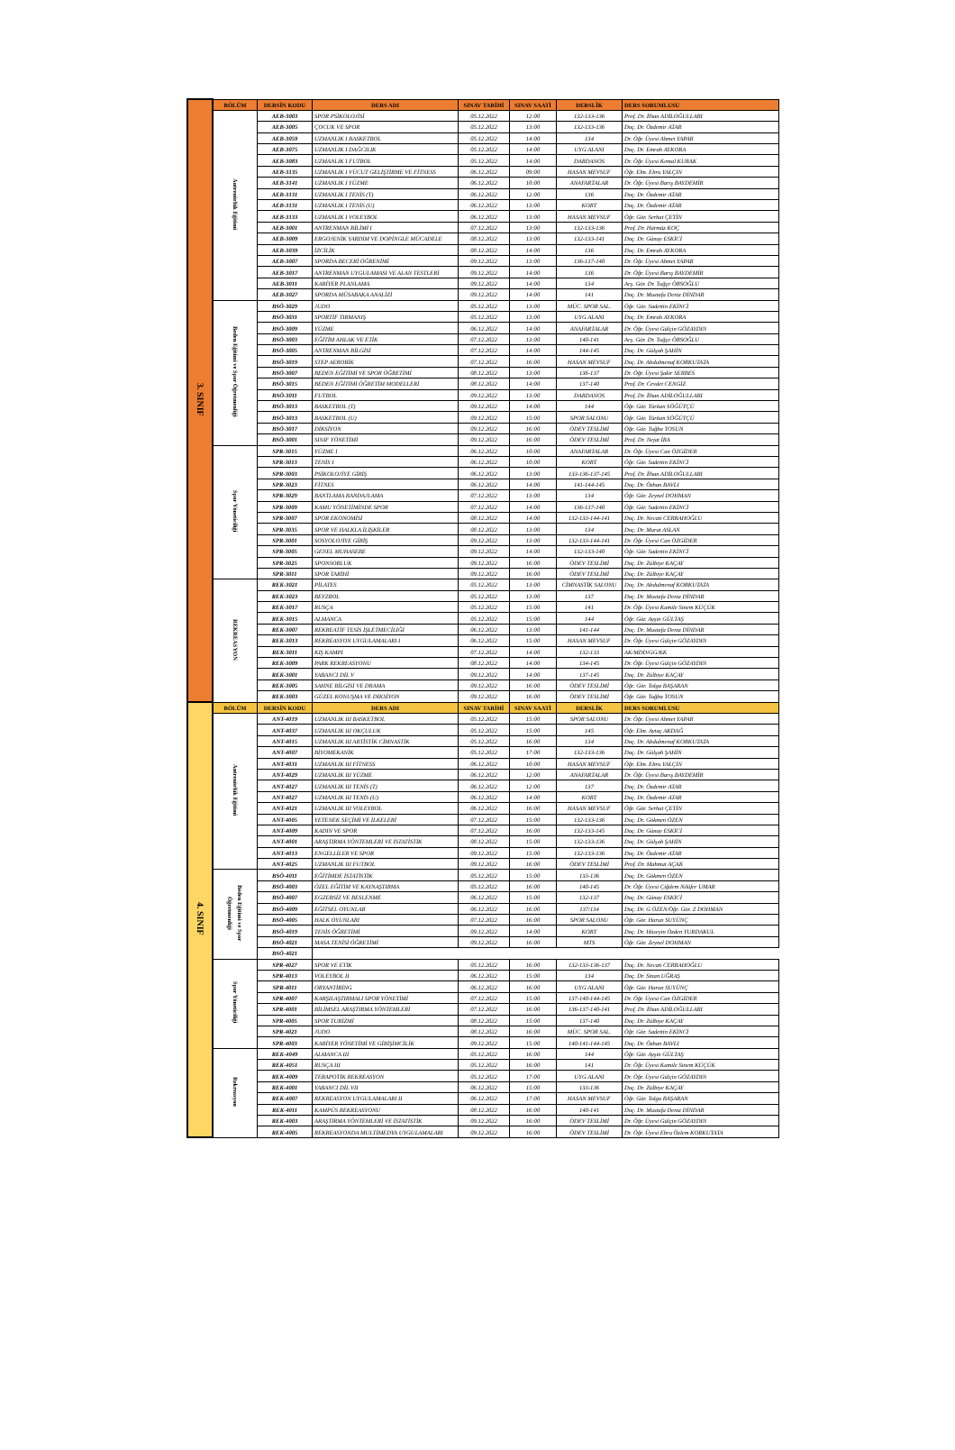| 3. SINIF | BÖLÜM | DERSİN KODU | DERS ADI | SINAV TARİHİ | SINAV SAATİ | DERSLİK | DERS SORUMLUSU |
| | Antrenörlük Eğitimi | AEB-3003 | SPOR PSİKOLOJİSİ | 05.12.2022 | 12:00 | 132-133-136 | Prof. Dr. İlhan ADİLOĞULLARI |
| | | AEB-3005 | ÇOCUK VE SPOR | 05.12.2022 | 13:00 | 132-133-136 | Doç. Dr. Özdemir ATAR |
| | | AEB-3059 | UZMANLIK I BASKETBOL | 05.12.2022 | 14:00 | 134 | Dr. Öğr. Üyesi Ahmet YAPAR |
| | | AEB-3075 | UZMANLIK I DAĞCILIK | 05.12.2022 | 14:00 | UYG ALANI | Doç. Dr. Emrah AYKORA |
| | | AEB-3083 | UZMANLIK I FUTBOL | 05.12.2022 | 14:00 | DARDANOS | Dr. Öğr. Üyesi Kemal KURAK |
| | | AEB-3135 | UZMANLIK I VÜCUT GELİŞTİRME VE FİTNESS | 06.12.2022 | 09:00 | HASAN MEVSUF | Öğr. Elm. Ebru YALÇIN |
| | | AEB-3141 | UZMANLIK I YÜZME | 06.12.2022 | 10:00 | ANAFARTALAR | Dr. Öğr. Üyesi Barış BAYDEMİR |
| | | AEB-3131 | UZMANLIK I TENİS (T) | 06.12.2022 | 12:00 | 136 | Doç. Dr. Özdemir ATAR |
| | | AEB-3131 | UZMANLIK I TENİS (U) | 06.12.2022 | 13:00 | KORT | Doç. Dr. Özdemir ATAR |
| | | AEB-3133 | UZMANLIK I VOLEYBOL | 06.12.2022 | 13:00 | HASAN MEVSUF | Öğr. Gör. Serhat ÇETİN |
| | | AEB-3001 | ANTRENMAN BİLİMİ I | 07.12.2022 | 13:00 | 132-133-136 | Prof. Dr. Hürmüz KOÇ |
| | | AEB-3009 | ERGOJENİK YARDIM VE DOPİNGLE MÜCADELE | 08.12.2022 | 13:00 | 132-133-141 | Doç. Dr. Günay ESKİCİ |
| | | AEB-3039 | İZCİLİK | 08.12.2022 | 14:00 | 136 | Doç. Dr. Emrah AYKORA |
| | | AEB-3007 | SPORDA BECERİ ÖĞRENİMİ | 09.12.2022 | 13:00 | 136-137-140 | Dr. Öğr. Üyesi Ahmet YAPAR |
| | | AEB-3017 | ANTRENMAN UYGULAMASI VE ALAN TESTLERİ | 09.12.2022 | 14:00 | 136 | Dr. Öğr. Üyesi Barış BAYDEMİR |
| | | AEB-3011 | KARİYER PLANLAMA | 09.12.2022 | 14:00 | 134 | Arş. Gör. Dr. Tuğçe ÖRSOĞLU |
| | | AEB-3027 | SPORDA MÜSABAKA ANALİZİ | 09.12.2022 | 14:00 | 141 | Doç. Dr. Mustafa Deniz DİNDAR |
| | Beden Eğitimi ve Spor Öğretmenliği | BSÖ-3029 | JUDO | 05.12.2022 | 13:00 | MÜC. SPOR SAL. | Öğr. Gör. Sadettin EKİNCİ |
| | | BSÖ-3031 | SPORTİF TIRMANIŞ | 05.12.2022 | 13:00 | UYG ALANI | Doç. Dr. Emrah AYKORA |
| | | BSÖ-3009 | YÜZME | 06.12.2022 | 14:00 | ANAFARTALAR | Dr. Öğr. Üyesi Gülçin GÖZAYDIN |
| | | BSÖ-3003 | EĞİTİM AHLAK VE ETİK | 07.12.2022 | 13:00 | 140-141 | Arş. Gör. Dr. Tuğçe ÖRSOĞLU |
| | | BSÖ-3005 | ANTRENMAN BİLGİSİ | 07.12.2022 | 14:00 | 144-145 | Doç. Dr. Gülşah ŞAHİN |
| | | BSÖ-3019 | STEP AEROBİK | 07.12.2022 | 16:00 | HASAN MEVSUF | Doç. Dr. Abdulmenaf KORKUTATA |
| | | BSÖ-3007 | BEDEN EĞİTİMİ VE SPOR ÖĞRETİMİ | 08.12.2022 | 13:00 | 136-137 | Dr. Öğr. Üyesi Şakir SERBES |
| | | BSÖ-3015 | BEDEN EĞİTİMİ ÖĞRETİM MODELLERİ | 08.12.2022 | 14:00 | 137-140 | Prof. Dr. Cevdet CENGİZ |
| | | BSÖ-3011 | FUTBOL | 09.12.2022 | 13:00 | DARDANOS | Prof. Dr. İlhan ADİLOĞULLARI |
| | | BSÖ-3013 | BASKETBOL (T) | 09.12.2022 | 14:00 | 144 | Öğr. Gör. Türkan SÖĞÜTÇÜ |
| | | BSÖ-3013 | BASKETBOL (U) | 09.12.2022 | 15:00 | SPOR SALONU | Öğr. Gör. Türkan SÖĞÜTÇÜ |
| | | BSÖ-3017 | DİKSİYON | 09.12.2022 | 16:00 | ÖDEV TESLİMİ | Öğr. Gör. Tuğba TOSUN |
| | | BSÖ-3001 | SINIF YÖNETİMİ | 09.12.2022 | 16:00 | ÖDEV TESLİMİ | Prof. Dr. Nejat İRA |
| | Spor Yöneticiliği | SPR-3015 | YÜZME I | 06.12.2022 | 10:00 | ANAFARTALAR | Dr. Öğr. Üyesi Can ÖZGİDER |
| | | SPR-3013 | TENİS I | 06.12.2022 | 10:00 | KORT | Öğr. Gör. Sadettin EKİNCİ |
| | | SPR-3003 | PSİKOLOJİYE GİRİŞ | 06.12.2022 | 13:00 | 133-136-137-145 | Prof. Dr. İlhan ADİLOĞULLARI |
| | | SPR-3023 | FİTNES | 06.12.2022 | 14:00 | 141-144-145 | Doç. Dr. Özhan BAVLI |
| | | SPR-3029 | BANTLAMA BANDAJLAMA | 07.12.2022 | 13:00 | 134 | Öğr. Gör. Zeynel DOHMAN |
| | | SPR-3009 | KAMU YÖNETİMİNDE SPOR | 07.12.2022 | 14:00 | 136-137-140 | Öğr. Gör. Sadettin EKİNCİ |
| | | SPR-3007 | SPOR EKONOMİSİ | 08.12.2022 | 14:00 | 132-133-144-141 | Doç. Dr. Necati CERRAHOĞLU |
| | | SPR-3035 | SPOR VE HALKLA İLİŞKİLER | 08.12.2022 | 13:00 | 134 | Doç. Dr. Murat ASLAN |
| | | SPR-3001 | SOSYOLOJİYE GİRİŞ | 09.12.2022 | 13:00 | 132-133-144-141 | Dr. Öğr. Üyesi Can ÖZGİDER |
| | | SPR-3005 | GENEL MUHASEBE | 09.12.2022 | 14:00 | 132-133-140 | Öğr. Gör. Sadettin EKİNCİ |
| | | SPR-3025 | SPONSORLUK | 09.12.2022 | 16:00 | ÖDEV TESLİMİ | Doç. Dr. Zülbiye KAÇAY |
| | | SPR-3011 | SPOR TARİHİ | 09.12.2022 | 16:00 | ÖDEV TESLİMİ | Doç. Dr. Zülbiye KAÇAY |
| | REKREASYON | REK-3021 | PİLATES | 05.12.2022 | 13:00 | CİMNASTİK SALONU | Doç. Dr. Abdulmenaf KORKUTATA |
| | | REK-3023 | BEYZBOL | 05.12.2022 | 13:00 | 137 | Doç. Dr. Mustafa Deniz DİNDAR |
| | | REK-3017 | RUSÇA | 05.12.2022 | 15:00 | 141 | Dr. Öğr. Üyesi Kamile Sinem KÜÇÜK |
| | | REK-3015 | ALMANCA | 05.12.2022 | 15:00 | 144 | Öğr. Gör. Ayşin GÜLTAŞ |
| | | REK-3007 | REKREATİF TESİS İŞLETMECİLİĞİ | 06.12.2022 | 13:00 | 141-144 | Doç. Dr. Mustafa Deniz DİNDAR |
| | | REK-3013 | REKREASYON UYGULAMALARI I | 06.12.2022 | 15:00 | HASAN MEVSUF | Dr. Öğr. Üyesi Gülçin GÖZAYDIN |
| | | REK-3011 | KIŞ KAMPI | 07.12.2022 | 14:00 | 132-133 | AK/MDD/GG/KK |
| | | REK-3009 | PARK REKREASYONU | 08.12.2022 | 14:00 | 134-145 | Dr. Öğr. Üyesi Gülçin GÖZAYDIN |
| | | REK-3001 | YABANCI DİL V | 09.12.2022 | 14:00 | 137-145 | Doç. Dr. Zülbiye KAÇAY |
| | | REK-3005 | SAHNE BİLGİSİ VE DRAMA | 09.12.2022 | 16:00 | ÖDEV TESLİMİ | Öğr. Gör. Tolga BAŞARAN |
| | | REK-3003 | GÜZEL KONUŞMA VE DİKSİYON | 09.12.2022 | 16:00 | ÖDEV TESLİMİ | Öğr. Gör. Tuğba TOSUN |
| 4. SINIF | BÖLÜM | DERSİN KODU | DERS ADI | SINAV TARİHİ | SINAV SAATİ | DERSLİK | DERS SORUMLUSU |
| | Antrenörlük Eğitimi | ANT-4019 | UZMANLIK III BASKETBOL | 05.12.2022 | 15:00 | SPOR SALONU | Dr. Öğr. Üyesi Ahmet YAPAR |
| | | ANT-4037 | UZMANLIK III OKÇULUK | 05.12.2022 | 15:00 | 145 | Öğr. Elm. Aytaç AKDAĞ |
| | | ANT-4015 | UZMANLIK III ARTİSTİK CİMNASTİK | 05.12.2022 | 16:00 | 134 | Doç. Dr. Abdulmenaf KORKUTATA |
| | | ANT-4007 | BİYOMEKANİK | 05.12.2022 | 17:00 | 132-133-136 | Doç. Dr. Gülşah ŞAHİN |
| | | ANT-4031 | UZMANLIK III FİTNESS | 06.12.2022 | 10:00 | HASAN MEVSUF | Öğr. Elm. Ebru YALÇIN |
| | | ANT-4029 | UZMANLIK III YÜZME | 06.12.2022 | 12:00 | ANAFARTALAR | Dr. Öğr. Üyesi Barış BAYDEMİR |
| | | ANT-4027 | UZMANLIK III TENİS (T) | 06.12.2022 | 12:00 | 137 | Doç. Dr. Özdemir ATAR |
| | | ANT-4027 | UZMANLIK III TENİS (U) | 06.12.2022 | 14:00 | KORT | Doç. Dr. Özdemir ATAR |
| | | ANT-4021 | UZMANLIK III VOLEYBOL | 06.12.2022 | 16:00 | HASAN MEVSUF | Öğr. Gör. Serhat ÇETİN |
| | | ANT-4005 | YETENEK SEÇİMİ VE İLKELERİ | 07.12.2022 | 15:00 | 132-133-136 | Doç. Dr. Gökmen ÖZEN |
| | | ANT-4009 | KADIN VE SPOR | 07.12.2022 | 16:00 | 132-133-145 | Doç. Dr. Günay ESKİCİ |
| | | ANT-4001 | ARAŞTIRMA YÖNTEMLERİ VE İSTATİSTİK | 08.12.2022 | 15:00 | 132-133-136 | Doç. Dr. Gülşah ŞAHİN |
| | | ANT-4013 | ENGELLİLER VE SPOR | 09.12.2022 | 15:00 | 132-133-136 | Doç. Dr. Özdemir ATAR |
| | | ANT-4025 | UZMANLIK III FUTBOL | 09.12.2022 | 16:00 | ÖDEV TESLİMİ | Prof. Dr. Mahmut AÇAK |
| | Beden Eğitimi ve Spor Öğretmenliği | BSÖ-4011 | EĞİTİMDE İSTATİSTİK | 05.12.2022 | 15:00 | 133-136 | Doç. Dr. Gökmen ÖZEN |
| | | BSÖ-4003 | ÖZEL EĞİTİM VE KAYNAŞTIRMA | 05.12.2022 | 16:00 | 140-145 | Dr. Öğr. Üyesi Çiğdem Nilüfer UMAR |
| | | BSÖ-4007 | EGZERSİZ VE BESLENME | 06.12.2022 | 15:00 | 132-137 | Doç. Dr. Günay ESKİCİ |
| | | BSÖ-4009 | EĞİTSEL OYUNLAR | 06.12.2022 | 16:00 | 137/134 | Doç. Dr. G ÖZEN/Öğr. Gör. Z DOHMAN |
| | | BSÖ-4005 | HALK OYUNLARI | 07.12.2022 | 16:00 | SPOR SALONU | Öğr. Gör. Harun SUYÜNÇ |
| | | BSÖ-4019 | TENİS ÖĞRETİMİ | 09.12.2022 | 14:00 | KORT | Doç. Dr. Hüseyin Özden YURDAKUL |
| | | BSÖ-4021 | MASA TENİSİ ÖĞRETİMİ | 09.12.2022 | 16:00 | MTS | Öğr. Gör. Zeynel DOHMAN |
| | | BSÖ-4021 | | | | | |
| | Spor Yöneticiliği | SPR-4027 | SPOR VE ETİK | 05.12.2022 | 16:00 | 132-133-136-137 | Doç. Dr. Necati CERRAHOĞLU |
| | | SPR-4013 | VOLEYBOL II | 06.12.2022 | 15:00 | 134 | Doç. Dr. Sinan UĞRAŞ |
| | | SPR-4011 | ORYANTİRİNG | 06.12.2022 | 16:00 | UYG ALANI | Öğr. Gör. Harun SUYÜNÇ |
| | | SPR-4007 | KARŞILAŞTIRMALI SPOR YÖNETİMİ | 07.12.2022 | 15:00 | 137-140-144-145 | Dr. Öğr. Üyesi Can ÖZGİDER |
| | | SPR-4001 | BİLİMSEL ARAŞTIRMA YÖNTEMLERİ | 07.12.2022 | 16:00 | 136-137-140-141 | Prof. Dr. İlhan ADİLOĞULLARI |
| | | SPR-4005 | SPOR TURİZMİ | 08.12.2022 | 15:00 | 137-140 | Doç. Dr. Zülbiye KAÇAY |
| | | SPR-4021 | JUDO | 08.12.2022 | 16:00 | MÜC. SPOR SAL. | Öğr. Gör. Sadettin EKİNCİ |
| | | SPR-4003 | KARİYER YÖNETİMİ VE GİRİŞİMCİLİK | 09.12.2022 | 15:00 | 140-141-144-145 | Doç. Dr. Özhan BAVLI |
| | Rekreasyon | REK-4049 | ALMANCA III | 05.12.2022 | 16:00 | 144 | Öğr. Gör. Ayşin GÜLTAŞ |
| | | REK-4051 | RUSÇA III | 05.12.2022 | 16:00 | 141 | Dr. Öğr. Üyesi Kamile Sinem KÜÇÜK |
| | | REK-4009 | TERAPOTİK REKREASYON | 05.12.2022 | 17:00 | UYG ALANI | Dr. Öğr. Üyesi Gülçin GÖZAYDIN |
| | | REK-4001 | YABANCI DİL VII | 06.12.2022 | 15:00 | 133-136 | Doç. Dr. Zülbiye KAÇAY |
| | | REK-4007 | REKREASYON UYGULAMALARI II | 06.12.2022 | 17:00 | HASAN MEVSUF | Öğr. Gör. Tolga BAŞARAN |
| | | REK-4011 | KAMPÜS REKREASYONU | 08.12.2022 | 16:00 | 140-141 | Doç. Dr. Mustafa Deniz DİNDAR |
| | | REK-4003 | ARAŞTIRMA YÖNTEMLERİ VE İSTATİSTİK | 09.12.2022 | 16:00 | ÖDEV TESLİMİ | Dr. Öğr. Üyesi Gülçin GÖZAYDIN |
| | | REK-4005 | REKREASYONDA MULTİMEDYA UYGULAMALARI | 09.12.2022 | 16:00 | ÖDEV TESLİMİ | Dr. Öğr. Üyesi Ebru Özlem KORKUTATA |